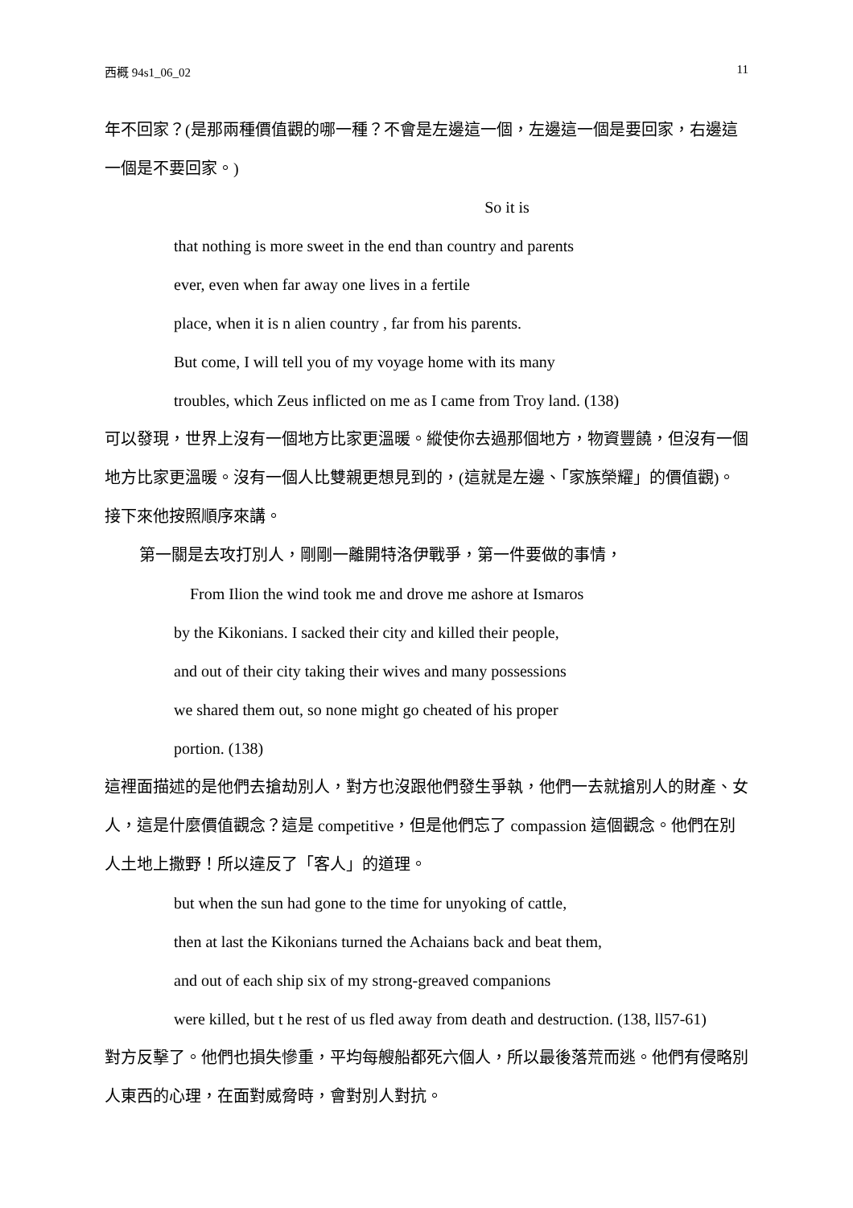西概 94s1_06_02 11
年不回家？(是那兩種價值觀的哪一種？不會是左邊這一個，左邊這一個是要回家，右邊這一個是不要回家。)
So it is
that nothing is more sweet in the end than country and parents
ever, even when far away one lives in a fertile
place, when it is n alien country , far from his parents.
But come, I will tell you of my voyage home with its many
troubles, which Zeus inflicted on me as I came from Troy land. (138)
可以發現，世界上沒有一個地方比家更溫暖。縱使你去過那個地方，物資豐饒，但沒有一個地方比家更溫暖。沒有一個人比雙親更想見到的，(這就是左邊、「家族榮耀」的價值觀)。接下來他按照順序來講。
第一關是去攻打別人，剛剛一離開特洛伊戰爭，第一件要做的事情，
From Ilion the wind took me and drove me ashore at Ismaros
by the Kikonians. I sacked their city and killed their people,
and out of their city taking their wives and many possessions
we shared them out, so none might go cheated of his proper
portion. (138)
這裡面描述的是他們去搶劫別人，對方也沒跟他們發生爭執，他們一去就搶別人的財產、女人，這是什麼價值觀念？這是 competitive，但是他們忘了 compassion 這個觀念。他們在別人土地上撒野！所以違反了「客人」的道理。
but when the sun had gone to the time for unyoking of cattle,
then at last the Kikonians turned the Achaians back and beat them,
and out of each ship six of my strong-greaved companions
were killed, but t he rest of us fled away from death and destruction. (138, ll57-61)
對方反擊了。他們也損失慘重，平均每艘船都死六個人，所以最後落荒而逃。他們有侵略別人東西的心理，在面對威脅時，會對別人對抗。